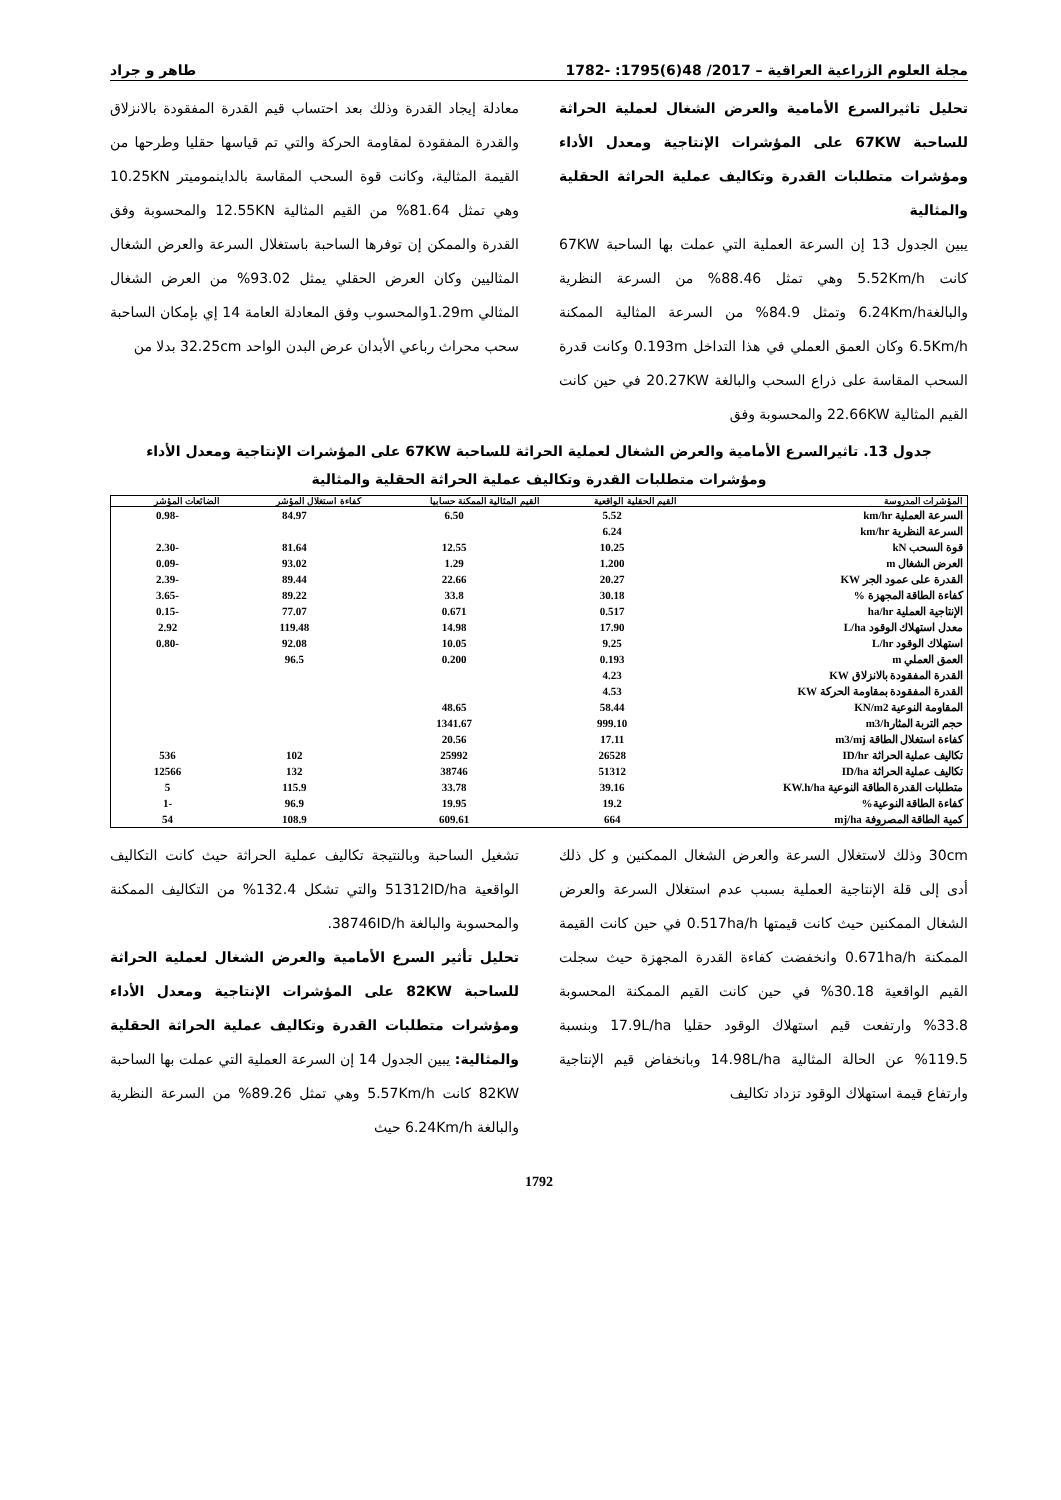مجلة العلوم الزراعية العراقية – 2017/ 48(6)1795: -1782 طاهر و جراد
تحليل تاثيرالسرع الأمامية والعرض الشغال لعملية الحراثة للساحبة 67KW على المؤشرات الإنتاجية ومعدل الأداء ومؤشرات متطلبات القدرة وتكاليف عملية الحراثة الحقلية والمثالية
يبين الجدول 13 إن السرعة العملية التي عملت بها الساحبة 67KW كانت 5.52Km/h وهي تمثل 88.46% من السرعة النظرية والبالغة6.24Km/h وتمثل 84.9% من السرعة المثالية الممكنة 6.5Km/h وكان العمق العملي في هذا التداخل 0.193m وكانت قدرة السحب المقاسة على ذراع السحب والبالغة 20.27KW في حين كانت القيم المثالية 22.66KW والمحسوبة وفق
معادلة إيجاد القدرة وذلك بعد احتساب قيم القدرة المفقودة بالانزلاق والقدرة المفقودة لمقاومة الحركة والتي تم قياسها حقليا وطرحها من القيمة المثالية، وكانت قوة السحب المقاسة بالداينموميتر 10.25KN وهي تمثل 81.64% من القيم المثالية 12.55KN والمحسوبة وفق القدرة والممكن إن توفرها الساحبة باستغلال السرعة والعرض الشغال المثاليين وكان العرض الحقلي يمثل 93.02% من العرض الشغال المثالي 1.29mوالمحسوب وفق المعادلة العامة 14 إي بإمكان الساحبة سحب محراث رباعي الأبدان عرض البدن الواحد 32.25cm بدلا من
جدول 13. تاثيرالسرع الأمامية والعرض الشغال لعملية الحراثة للساحبة 67KW على المؤشرات الإنتاجية ومعدل الأداء
ومؤشرات متطلبات القدرة وتكاليف عملية الحراثة الحقلية والمثالية
| المؤشرات المدروسة | القيم الحقلية الواقعية | القيم المثالية الممكنة حسابيا | كفاءة استغلال المؤشر | الضائعات المؤشر |
| --- | --- | --- | --- | --- |
| السرعة العملية km/hr | 5.52 | 6.50 | 84.97 | -0.98 |
| السرعة النظرية km/hr | 6.24 | | | |
| قوة السحب kN | 10.25 | 12.55 | 81.64 | -2.30 |
| العرض الشغال m | 1.200 | 1.29 | 93.02 | -0.09 |
| القدرة على عمود الجر KW | 20.27 | 22.66 | 89.44 | -2.39 |
| كفاءة الطاقة المجهزة % | 30.18 | 33.8 | 89.22 | -3.65 |
| الإنتاجية العملية ha/hr | 0.517 | 0.671 | 77.07 | -0.15 |
| معدل استهلاك الوقود L/ha | 17.90 | 14.98 | 119.48 | 2.92 |
| استهلاك الوقود L/hr | 9.25 | 10.05 | 92.08 | -0.80 |
| العمق العملي m | 0.193 | 0.200 | 96.5 | |
| القدرة المفقودة بالانزلاق KW | 4.23 | | | |
| القدرة المفقودة بمقاومة الحركة KW | 4.53 | | | |
| المقاومة النوعية KN/m2 | 58.44 | 48.65 | | |
| حجم التربة المثارm3/h | 999.10 | 1341.67 | | |
| كفاءة استغلال الطاقة m3/mj | 17.11 | 20.56 | | |
| تكاليف عملية الحراثة ID/hr | 26528 | 25992 | 102 | 536 |
| تكاليف عملية الحراثة ID/ha | 51312 | 38746 | 132 | 12566 |
| متطلبات القدرة الطاقة النوعية KW.h/ha | 39.16 | 33.78 | 115.9 | 5 |
| كفاءة الطاقة النوعية% | 19.2 | 19.95 | 96.9 | -1 |
| كمية الطاقة المصروفة mj/ha | 664 | 609.61 | 108.9 | 54 |
30cm وذلك لاستغلال السرعة والعرض الشغال الممكنين و كل ذلك أدى إلى قلة الإنتاجية العملية بسبب عدم استغلال السرعة والعرض الشغال الممكنين حيث كانت قيمتها 0.517ha/h في حين كانت القيمة الممكنة 0.671ha/h وانخفضت كفاءة القدرة المجهزة حيث سجلت القيم الواقعية 30.18% في حين كانت القيم الممكنة المحسوبة 33.8% وارتفعت قيم استهلاك الوقود حقليا 17.9L/ha وبنسبة 119.5% عن الحالة المثالية 14.98L/ha وبانخفاض قيم الإنتاجية وارتفاع قيمة استهلاك الوقود تزداد تكاليف
تشغيل الساحبة وبالنتيجة تكاليف عملية الحراثة حيث كانت التكاليف الواقعية 51312ID/ha والتي تشكل 132.4% من التكاليف الممكنة والمحسوبة والبالغة 38746ID/h.
تحليل تأثير السرع الأمامية والعرض الشغال لعملية الحراثة للساحبة 82KW على المؤشرات الإنتاجية ومعدل الأداء ومؤشرات متطلبات القدرة وتكاليف عملية الحراثة الحقلية والمثالية: يبين الجدول 14 إن السرعة العملية التي عملت بها الساحبة 82KW كانت 5.57Km/h وهي تمثل 89.26% من السرعة النظرية والبالغة 6.24Km/h حيث
1792